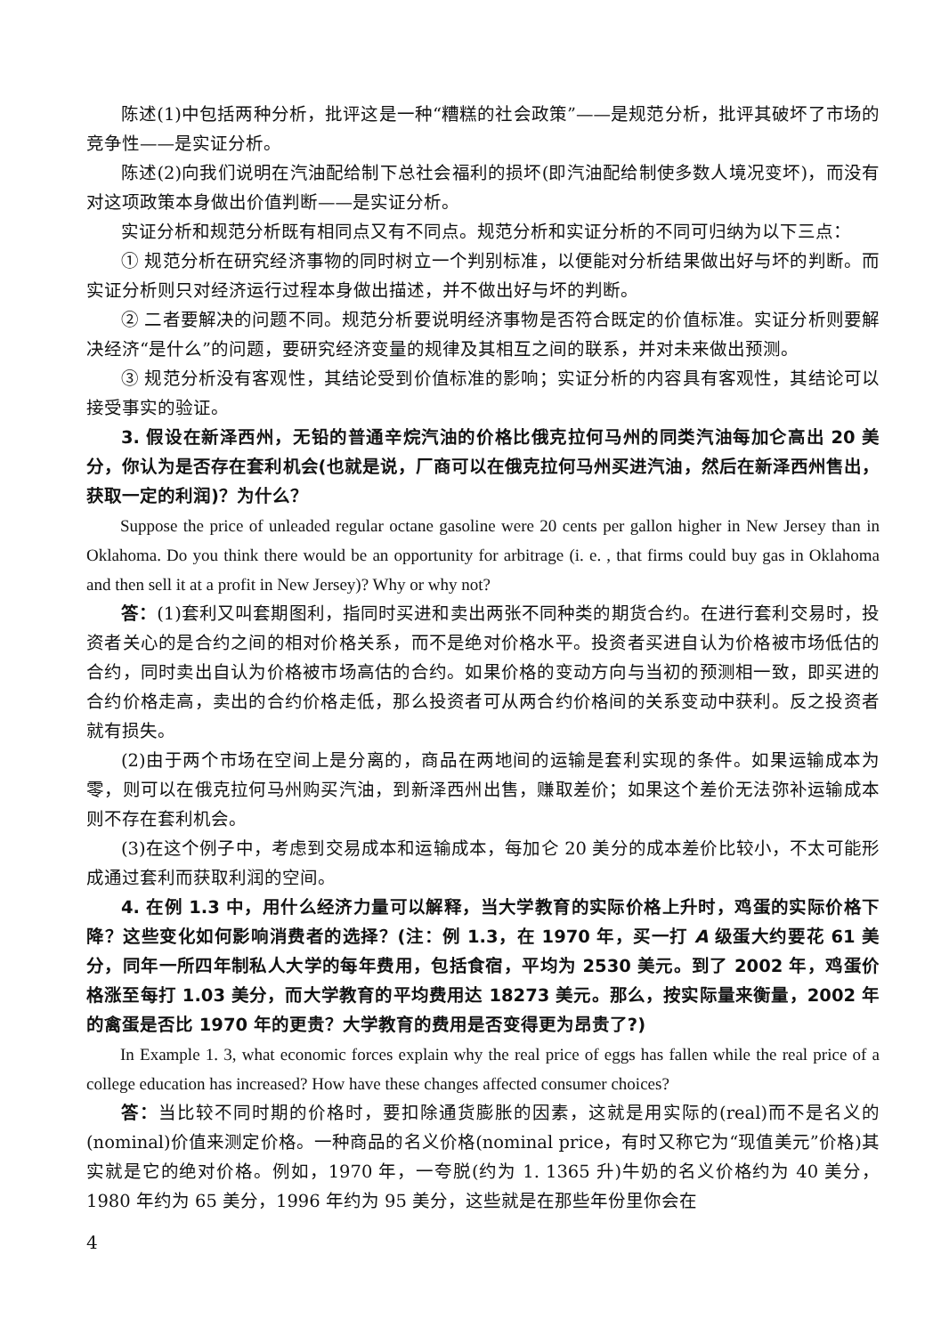陈述(1)中包括两种分析，批评这是一种“糟糕的社会政策”——是规范分析，批评其破坏了市场的竞争性——是实证分析。
陈述(2)向我们说明在汽油配给制下总社会福利的损坏(即汽油配给制使多数人境况变坏)，而没有对这项政策本身做出价值判断——是实证分析。
实证分析和规范分析既有相同点又有不同点。规范分析和实证分析的不同可归纳为以下三点：
① 规范分析在研究经济事物的同时树立一个判别标准，以便能对分析结果做出好与坏的判断。而实证分析则只对经济运行过程本身做出描述，并不做出好与坏的判断。
② 二者要解决的问题不同。规范分析要说明经济事物是否符合既定的价值标准。实证分析则要解决经济“是什么”的问题，要研究经济变量的规律及其相互之间的联系，并对未来做出预测。
③ 规范分析没有客观性，其结论受到价值标准的影响；实证分析的内容具有客观性，其结论可以接受事实的验证。
3. 假设在新泽西州，无铅的普通辛烷汽油的价格比俄克拉何马州的同类汽油每加仑高出 20 美分，你认为是否存在套利机会(也就是说，厂商可以在俄克拉何马州买进汽油，然后在新泽西州售出，获取一定的利润)？为什么？
Suppose the price of unleaded regular octane gasoline were 20 cents per gallon higher in New Jersey than in Oklahoma. Do you think there would be an opportunity for arbitrage (i. e. , that firms could buy gas in Oklahoma and then sell it at a profit in New Jersey)? Why or why not?
答：(1)套利又叫套期图利，指同时买进和卖出两张不同种类的期货合约。在进行套利交易时，投资者关心的是合约之间的相对价格关系，而不是绝对价格水平。投资者买进自认为价格被市场低估的合约，同时卖出自认为价格被市场高估的合约。如果价格的变动方向与当初的预测相一致，即买进的合约价格走高，卖出的合约价格走低，那么投资者可从两合约价格间的关系变动中获利。反之投资者就有损失。
(2)由于两个市场在空间上是分离的，商品在两地间的运输是套利实现的条件。如果运输成本为零，则可以在俄克拉何马州购买汽油，到新泽西州出售，赚取差价；如果这个差价无法弥补运输成本则不存在套利机会。
(3)在这个例子中，考虑到交易成本和运输成本，每加仑 20 美分的成本差价比较小，不太可能形成通过套利而获取利润的空间。
4. 在例 1.3 中，用什么经济力量可以解释，当大学教育的实际价格上升时，鸡蛋的实际价格下降？这些变化如何影响消费者的选择？(注：例 1.3，在 1970 年，买一打 A 级蛋大约要花 61 美分，同年一所四年制私人大学的每年费用，包括食宿，平均为 2530 美元。到了 2002 年，鸡蛋价格涨至每打 1.03 美分，而大学教育的平均费用达 18273 美元。那么，按实际量来衡量，2002 年的禽蛋是否比 1970 年的更贵？大学教育的费用是否变得更为昂贵了?)
In Example 1. 3, what economic forces explain why the real price of eggs has fallen while the real price of a college education has increased? How have these changes affected consumer choices?
答：当比较不同时期的价格时，要扣除通货膨胀的因素，这就是用实际的(real)而不是名义的(nominal)价值来测定价格。一种商品的名义价格(nominal price，有时又称它为“现值美元”价格)其实就是它的绝对价格。例如，1970 年，一夸脱(约为 1. 1365 升)牛奶的名义价格约为 40 美分，1980 年约为 65 美分，1996 年约为 95 美分，这些就是在那些年份里你会在
4